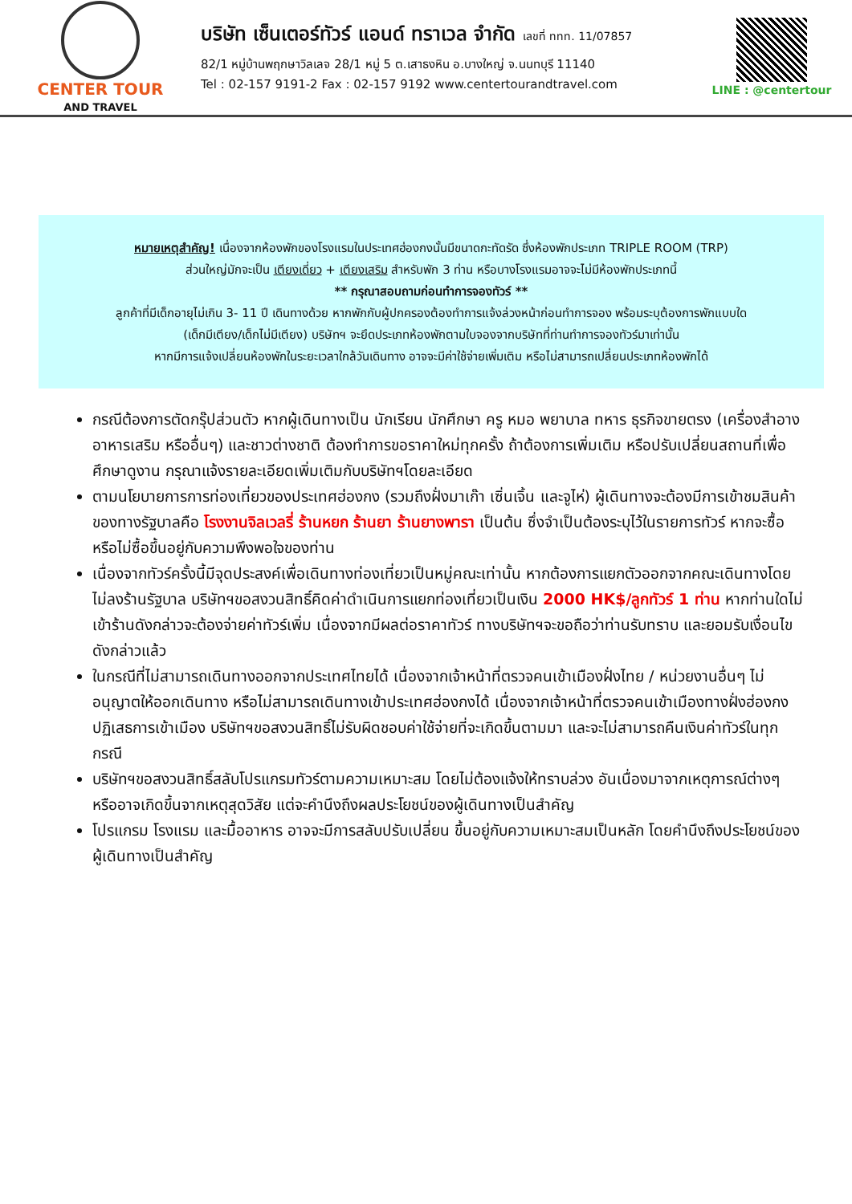CENTER TOUR
AND TRAVEL
บริษัท เซ็นเตอร์ทัวร์ แอนด์ ทราเวล จำกัด เลขที่ ททท. 11/07857
82/1 หมู่บ้านพฤกษาวิลเลจ 28/1 หมู่ 5 ต.เสาธงหิน อ.บางใหญ่ จ.นนทบุรี 11140
Tel : 02-157 9191-2 Fax : 02-157 9192 www.centertourandtravel.com
LINE : @centertour
หมายเหตุสำคัญ! เนื่องจากห้องพักของโรงแรมในประเทศฮ่องกงนั้นมีขนาดกะทัดรัด ซึ่งห้องพักประเภท TRIPLE ROOM (TRP)
ส่วนใหญ่มักจะเป็น เตียงเดี่ยว + เตียงเสริม สำหรับพัก 3 ท่าน หรือบางโรงแรมอาจจะไม่มีห้องพักประเภทนี้
** กรุณาสอบถามก่อนทำการจองทัวร์ **
ลูกค้าที่มีเด็กอายุไม่เกิน 3- 11 ปี เดินทางด้วย หากพักกับผู้ปกครองต้องทำการแจ้งล่วงหน้าก่อนทำการจอง พร้อมระบุต้องการพักแบบใด
(เด็กมีเตียง/เด็กไม่มีเตียง) บริษัทฯ จะยึดประเภทห้องพักตามใบจองจากบริษัทที่ท่านทำการจองทัวร์มาเท่านั้น
หากมีการแจ้งเปลี่ยนห้องพักในระยะเวลาใกล้วันเดินทาง อาจจะมีค่าใช้จ่ายเพิ่มเติม หรือไม่สามารถเปลี่ยนประเภทห้องพักได้
กรณีต้องการตัดกรุ๊ปส่วนตัว หากผู้เดินทางเป็น นักเรียน นักศึกษา ครู หมอ พยาบาล ทหาร ธุรกิจขายตรง (เครื่องสำอาง อาหารเสริม หรืออื่นๆ) และชาวต่างชาติ ต้องทำการขอราคาใหม่ทุกครั้ง ถ้าต้องการเพิ่มเติม หรือปรับเปลี่ยนสถานที่เพื่อศึกษาดูงาน กรุณาแจ้งรายละเอียดเพิ่มเติมกับบริษัทฯโดยละเอียด
ตามนโยบายการการท่องเที่ยวของประเทศฮ่องกง (รวมถึงฝั่งมาเก๊า เซิ่นเจิ้น และจูไห่) ผู้เดินทางจะต้องมีการเข้าชมสินค้าของทางรัฐบาลคือ โรงงานจิลเวลรี่ ร้านหยก ร้านยา ร้านยางพารา เป็นต้น ซึ่งจำเป็นต้องระบุไว้ในรายการทัวร์ หากจะซื้อหรือไม่ซื้อขึ้นอยู่กับความพึงพอใจของท่าน
เนื่องจากทัวร์ครั้งนี้มีจุดประสงค์เพื่อเดินทางท่องเที่ยวเป็นหมู่คณะเท่านั้น หากต้องการแยกตัวออกจากคณะเดินทางโดยไม่ลงร้านรัฐบาล บริษัทฯขอสงวนสิทธิ์คิดค่าดำเนินการแยกท่องเที่ยวเป็นเงิน 2000 HK$/ลูกทัวร์ 1 ท่าน หากท่านใดไม่เข้าร้านดังกล่าวจะต้องจ่ายค่าทัวร์เพิ่ม เนื่องจากมีผลต่อราคาทัวร์ ทางบริษัทฯจะขอถือว่าท่านรับทราบ และยอมรับเงื่อนไขดังกล่าวแล้ว
ในกรณีที่ไม่สามารถเดินทางออกจากประเทศไทยได้ เนื่องจากเจ้าหน้าที่ตรวจคนเข้าเมืองฝั่งไทย / หน่วยงานอื่นๆ ไม่อนุญาตให้ออกเดินทาง หรือไม่สามารถเดินทางเข้าประเทศฮ่องกงได้ เนื่องจากเจ้าหน้าที่ตรวจคนเข้าเมืองทางฝั่งฮ่องกงปฏิเสธการเข้าเมือง บริษัทฯขอสงวนสิทธิ์ไม่รับผิดชอบค่าใช้จ่ายที่จะเกิดขึ้นตามมา และจะไม่สามารถคืนเงินค่าทัวร์ในทุกกรณี
บริษัทฯขอสงวนสิทธิ์สลับโปรแกรมทัวร์ตามความเหมาะสม โดยไม่ต้องแจ้งให้ทราบล่วง อันเนื่องมาจากเหตุการณ์ต่างๆ หรืออาจเกิดขึ้นจากเหตุสุดวิสัย แต่จะคำนึงถึงผลประโยชน์ของผู้เดินทางเป็นสำคัญ
โปรแกรม โรงแรม และมื้ออาหาร อาจจะมีการสลับปรับเปลี่ยน ขึ้นอยู่กับความเหมาะสมเป็นหลัก โดยคำนึงถึงประโยชน์ของผู้เดินทางเป็นสำคัญ